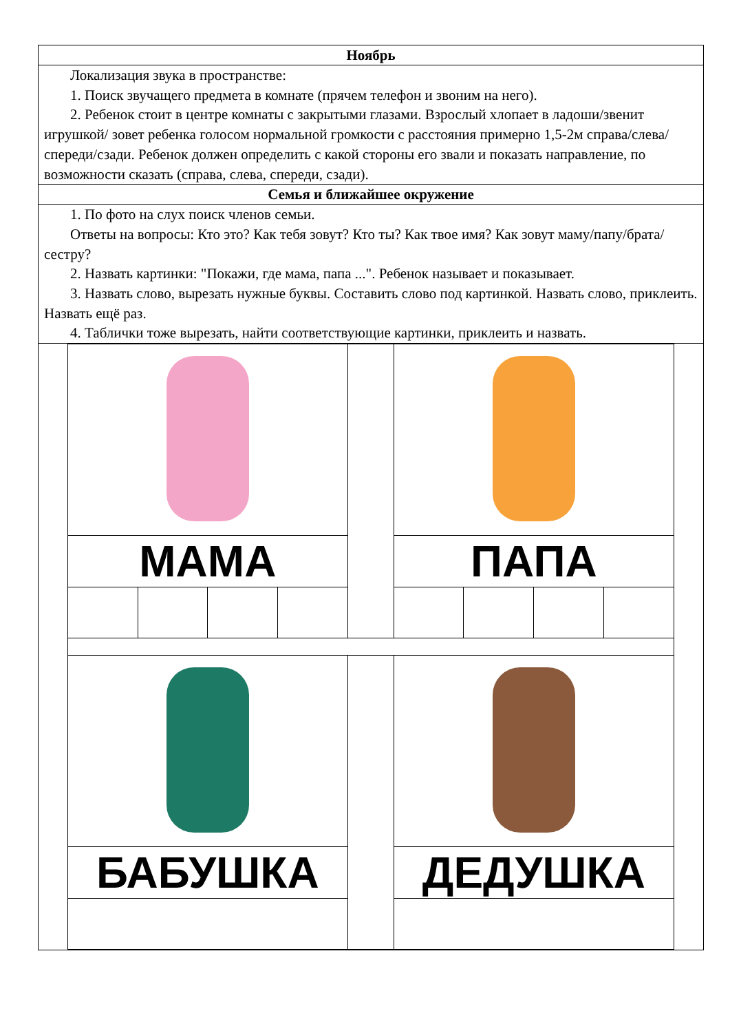Ноябрь
Локализация звука в пространстве:
1. Поиск звучащего предмета в комнате (прячем телефон и звоним на него).
2. Ребенок стоит в центре комнаты с закрытыми глазами. Взрослый хлопает в ладоши/звенит игрушкой/ зовет ребенка голосом нормальной громкости с расстояния примерно 1,5-2м справа/слева/спереди/сзади. Ребенок должен определить с какой стороны его звали и показать направление, по возможности сказать (справа, слева, спереди, сзади).
Семья и ближайшее окружение
1. По фото на слух поиск членов семьи.
Ответы на вопросы: Кто это? Как тебя зовут? Кто ты? Как твое имя? Как зовут маму/папу/брата/сестру?
2. Назвать картинки: "Покажи, где мама, папа ...". Ребенок называет и показывает.
3. Назвать слово, вырезать нужные буквы. Составить слово под картинкой. Назвать слово, приклеить. Назвать ещё раз.
4. Таблички тоже вырезать, найти соответствующие картинки, приклеить и назвать.
| МАМА | | | | | ПАПА | | | |
| БАБУШКА | | | | | ДЕДУШКА | | | |